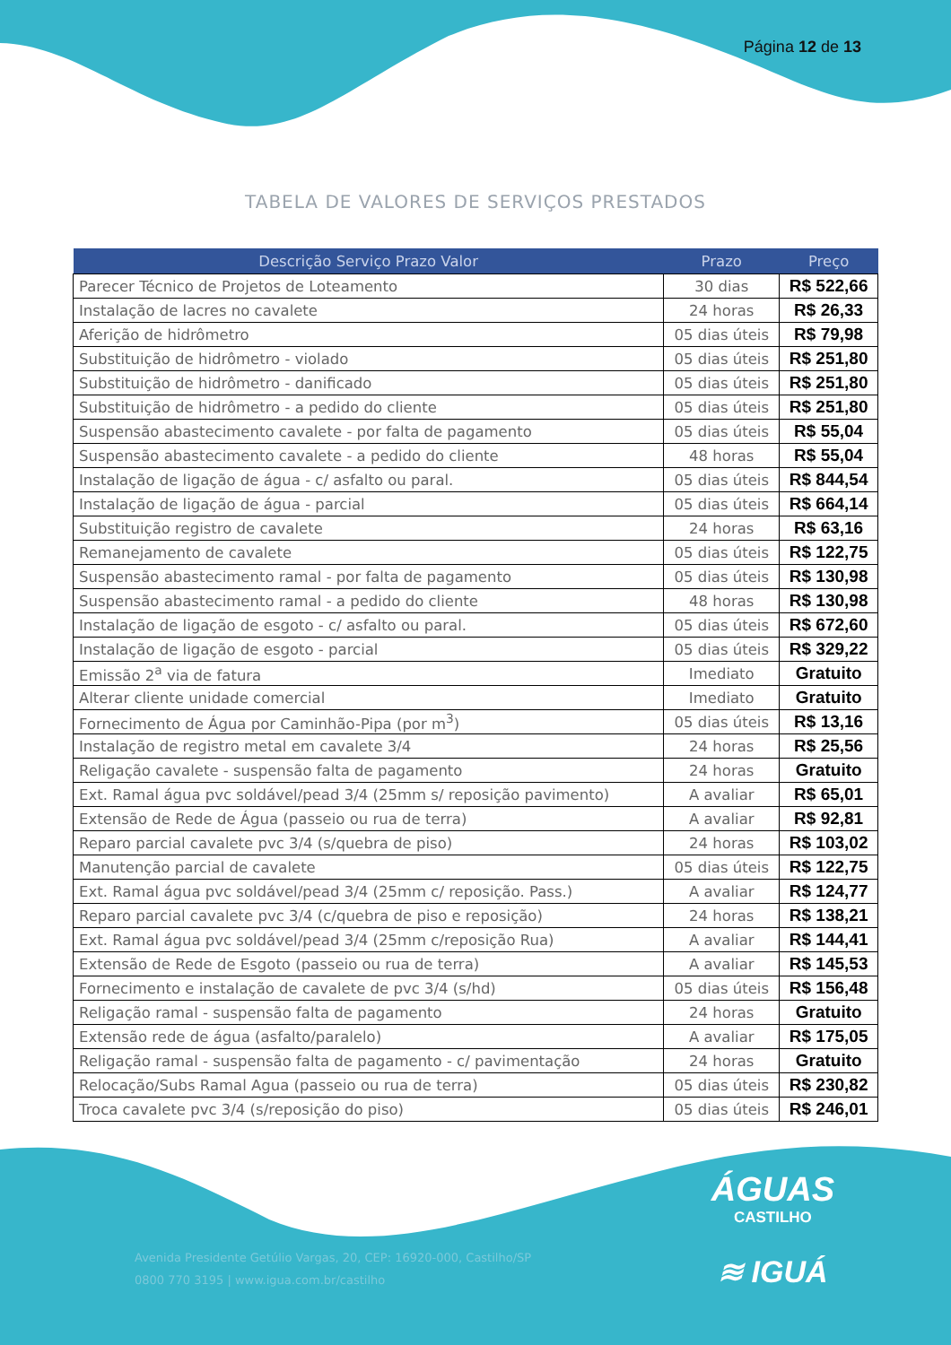Página 12 de 13
TABELA DE VALORES DE SERVIÇOS PRESTADOS
| Descrição Serviço Prazo Valor | Prazo | Preço |
| --- | --- | --- |
| Parecer Técnico de Projetos de Loteamento | 30 dias | R$ 522,66 |
| Instalação de lacres no cavalete | 24 horas | R$ 26,33 |
| Aferição de hidrômetro | 05 dias úteis | R$ 79,98 |
| Substituição de hidrômetro - violado | 05 dias úteis | R$ 251,80 |
| Substituição de hidrômetro - danificado | 05 dias úteis | R$ 251,80 |
| Substituição de hidrômetro - a pedido do cliente | 05 dias úteis | R$ 251,80 |
| Suspensão abastecimento cavalete - por falta de pagamento | 05 dias úteis | R$ 55,04 |
| Suspensão abastecimento cavalete - a pedido do cliente | 48 horas | R$ 55,04 |
| Instalação de ligação de água - c/ asfalto ou paral. | 05 dias úteis | R$ 844,54 |
| Instalação de ligação de água - parcial | 05 dias úteis | R$ 664,14 |
| Substituição registro de cavalete | 24 horas | R$ 63,16 |
| Remanejamento de cavalete | 05 dias úteis | R$ 122,75 |
| Suspensão abastecimento ramal - por falta de pagamento | 05 dias úteis | R$ 130,98 |
| Suspensão abastecimento ramal - a pedido do cliente | 48 horas | R$ 130,98 |
| Instalação de ligação de esgoto - c/ asfalto ou paral. | 05 dias úteis | R$ 672,60 |
| Instalação de ligação de esgoto - parcial | 05 dias úteis | R$ 329,22 |
| Emissão 2<sup>a</sup> via de fatura | Imediato | Gratuito |
| Alterar cliente unidade comercial | Imediato | Gratuito |
| Fornecimento de Água por Caminhão-Pipa (por m<sup>3</sup>) | 05 dias úteis | R$ 13,16 |
| Instalação de registro metal em cavalete 3/4 | 24 horas | R$ 25,56 |
| Religação cavalete - suspensão falta de pagamento | 24 horas | Gratuito |
| Ext. Ramal água pvc soldável/pead 3/4 (25mm s/ reposição pavimento) | A avaliar | R$ 65,01 |
| Extensão de Rede de Água (passeio ou rua de terra) | A avaliar | R$ 92,81 |
| Reparo parcial cavalete pvc 3/4 (s/quebra de piso) | 24 horas | R$ 103,02 |
| Manutenção parcial de cavalete | 05 dias úteis | R$ 122,75 |
| Ext. Ramal água pvc soldável/pead 3/4 (25mm c/ reposição. Pass.) | A avaliar | R$ 124,77 |
| Reparo parcial cavalete pvc 3/4 (c/quebra de piso e reposição) | 24 horas | R$ 138,21 |
| Ext. Ramal água pvc soldável/pead 3/4 (25mm c/reposição Rua) | A avaliar | R$ 144,41 |
| Extensão de Rede de Esgoto (passeio ou rua de terra) | A avaliar | R$ 145,53 |
| Fornecimento e instalação de cavalete de pvc 3/4 (s/hd) | 05 dias úteis | R$ 156,48 |
| Religação ramal - suspensão falta de pagamento | 24 horas | Gratuito |
| Extensão rede de água (asfalto/paralelo) | A avaliar | R$ 175,05 |
| Religação ramal - suspensão falta de pagamento - c/ pavimentação | 24 horas | Gratuito |
| Relocação/Subs Ramal Agua (passeio ou rua de terra) | 05 dias úteis | R$ 230,82 |
| Troca cavalete pvc 3/4 (s/reposição do piso) | 05 dias úteis | R$ 246,01 |
ÁGUAS
CASTILHO
≋ IGUÁ
Avenida Presidente Getúlio Vargas, 20, CEP: 16920-000, Castilho/SP
0800 770 3195 | www.igua.com.br/castilho